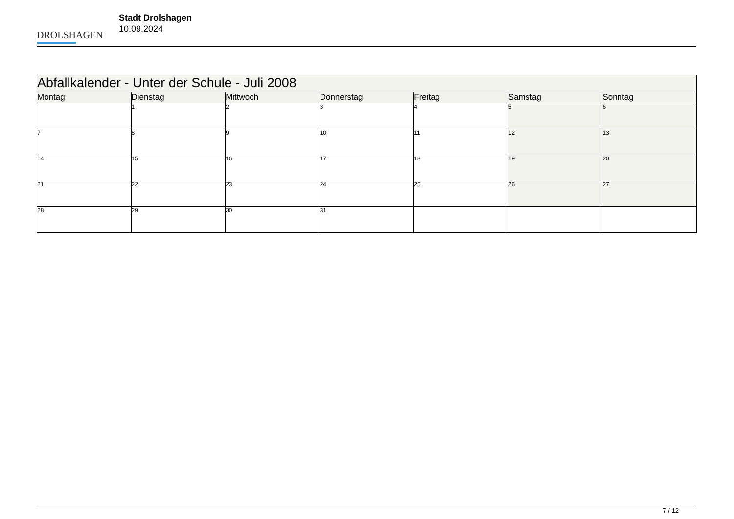DROLSHAGEN
Stadt Drolshagen
10.09.2024
| Abfallkalender - Unter der Schule - Juli 2008 | | | | | | |
| Montag | Dienstag | Mittwoch | Donnerstag | Freitag | Samstag | Sonntag |
| | 1 | 2 | 3 | 4 | 5 | 6 |
| 7 | 8 | 9 | 10 | 11 | 12 | 13 |
| 14 | 15 | 16 | 17 | 18 | 19 | 20 |
| 21 | 22 | 23 | 24 | 25 | 26 | 27 |
| 28 | 29 | 30 | 31 | | | |
7 / 12